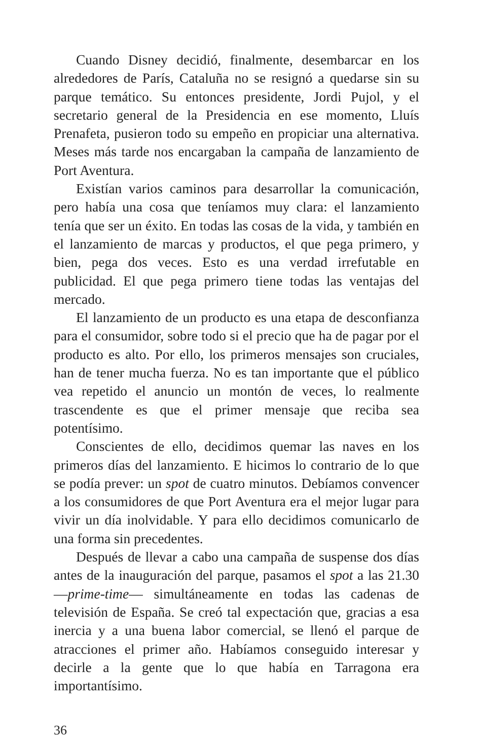Cuando Disney decidió, finalmente, desembarcar en los alrededores de París, Cataluña no se resignó a quedarse sin su parque temático. Su entonces presidente, Jordi Pujol, y el secretario general de la Presidencia en ese momento, Lluís Prenafeta, pusieron todo su empeño en propiciar una alternativa. Meses más tarde nos encargaban la campaña de lanzamiento de Port Aventura.
Existían varios caminos para desarrollar la comunicación, pero había una cosa que teníamos muy clara: el lanzamiento tenía que ser un éxito. En todas las cosas de la vida, y también en el lanzamiento de marcas y productos, el que pega primero, y bien, pega dos veces. Esto es una verdad irrefutable en publicidad. El que pega primero tiene todas las ventajas del mercado.
El lanzamiento de un producto es una etapa de desconfianza para el consumidor, sobre todo si el precio que ha de pagar por el producto es alto. Por ello, los primeros mensajes son cruciales, han de tener mucha fuerza. No es tan importante que el público vea repetido el anuncio un montón de veces, lo realmente trascendente es que el primer mensaje que reciba sea potentísimo.
Conscientes de ello, decidimos quemar las naves en los primeros días del lanzamiento. E hicimos lo contrario de lo que se podía prever: un spot de cuatro minutos. Debíamos convencer a los consumidores de que Port Aventura era el mejor lugar para vivir un día inolvidable. Y para ello decidimos comunicarlo de una forma sin precedentes.
Después de llevar a cabo una campaña de suspense dos días antes de la inauguración del parque, pasamos el spot a las 21.30 —prime-time— simultáneamente en todas las cadenas de televisión de España. Se creó tal expectación que, gracias a esa inercia y a una buena labor comercial, se llenó el parque de atracciones el primer año. Habíamos conseguido interesar y decirle a la gente que lo que había en Tarragona era importantísimo.
36